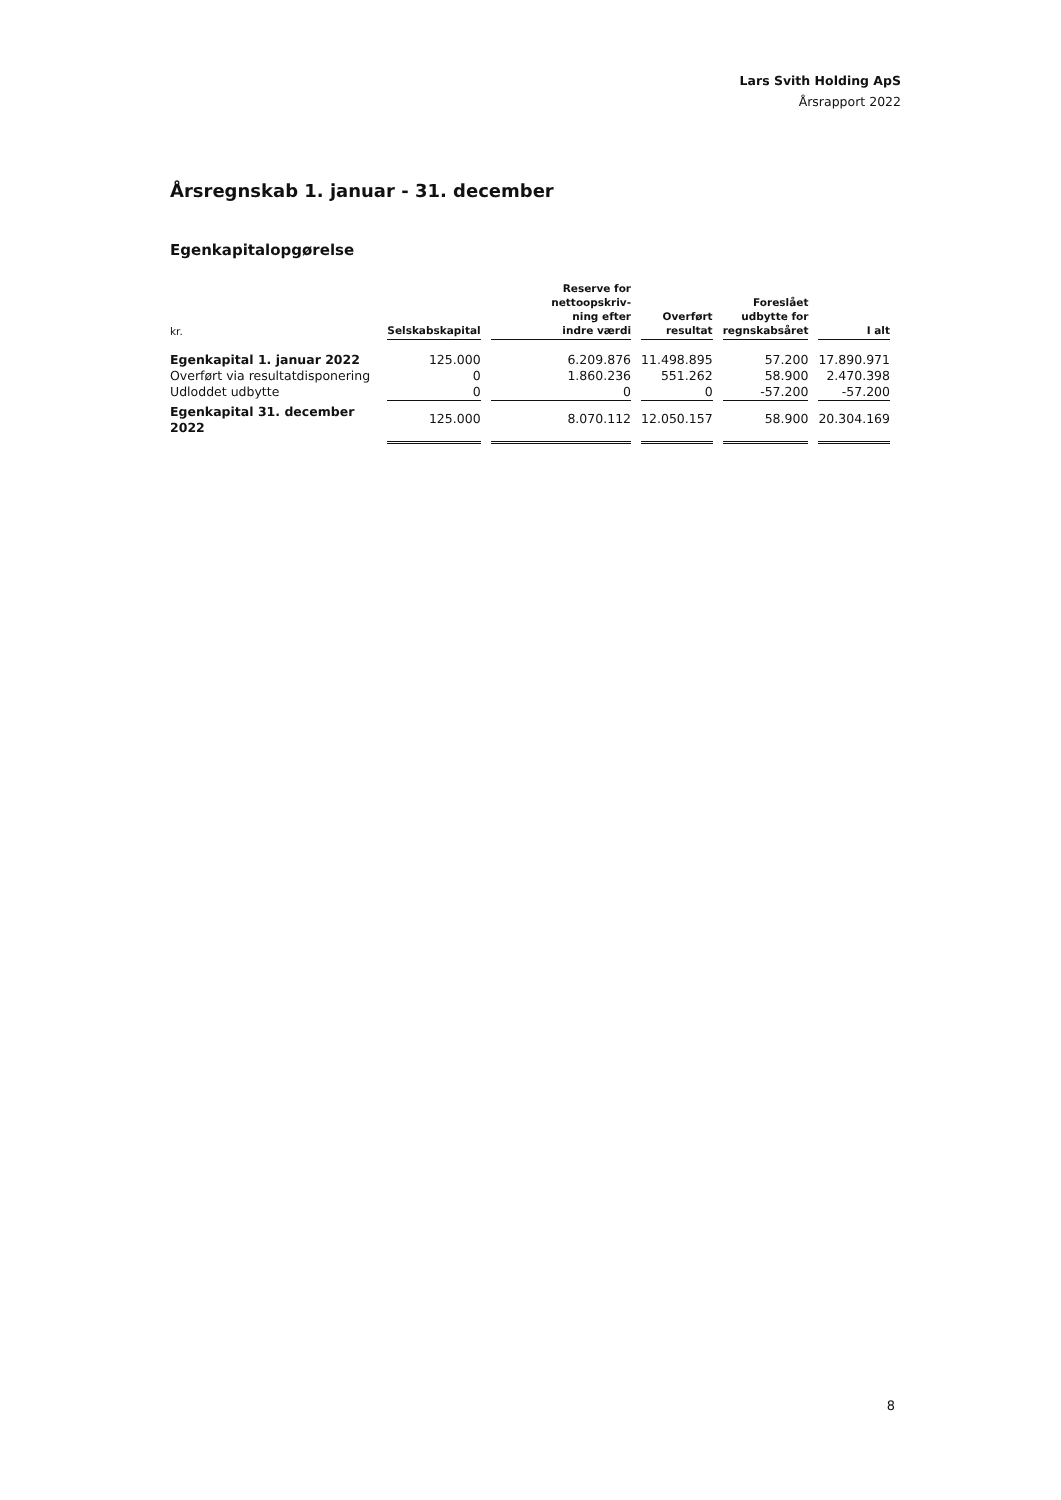Lars Svith Holding ApS
Årsrapport 2022
Årsregnskab 1. januar - 31. december
Egenkapitalopgørelse
| kr. | Selskabskapital | Reserve for nettoopskriv- ning efter indre værdi | Overført resultat | Foreslået udbytte for regnskabsåret | I alt |
| --- | --- | --- | --- | --- | --- |
| Egenkapital 1. januar 2022 | 125.000 | 6.209.876 | 11.498.895 | 57.200 | 17.890.971 |
| Overført via resultatdisponering | 0 | 1.860.236 | 551.262 | 58.900 | 2.470.398 |
| Udloddet udbytte | 0 | 0 | 0 | -57.200 | -57.200 |
| Egenkapital 31. december 2022 | 125.000 | 8.070.112 | 12.050.157 | 58.900 | 20.304.169 |
8